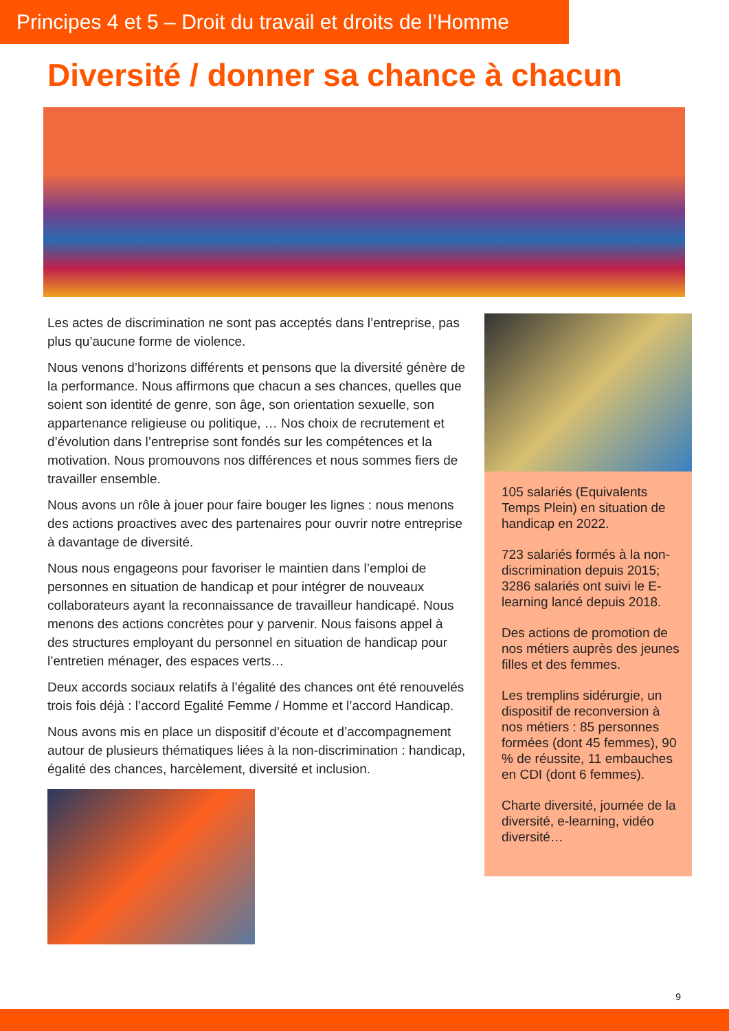Principes 4 et 5 – Droit du travail et droits de l’Homme
Diversité / donner sa chance à chacun
Les actes de discrimination ne sont pas acceptés dans l’entreprise, pas plus qu’aucune forme de violence.
Nous venons d’horizons différents et pensons que la diversité génère de la performance. Nous affirmons que chacun a ses chances, quelles que soient son identité de genre, son âge, son orientation sexuelle, son appartenance religieuse ou politique, … Nos choix de recrutement et d’évolution dans l’entreprise sont fondés sur les compétences et la motivation. Nous promouvons nos différences et nous sommes fiers de travailler ensemble.
Nous avons un rôle à jouer pour faire bouger les lignes : nous menons des actions proactives avec des partenaires pour ouvrir notre entreprise à davantage de diversité.
Nous nous engageons pour favoriser le maintien dans l’emploi de personnes en situation de handicap et pour intégrer de nouveaux collaborateurs ayant la reconnaissance de travailleur handicapé. Nous menons des actions concrètes pour y parvenir. Nous faisons appel à des structures employant du personnel en situation de handicap pour l’entretien ménager, des espaces verts…
Deux accords sociaux relatifs à l’égalité des chances ont été renouvelés trois fois déjà : l’accord Egalité Femme / Homme et l’accord Handicap.
Nous avons mis en place un dispositif d’écoute et d’accompagnement autour de plusieurs thématiques liées à la non-discrimination : handicap, égalité des chances, harcèlement, diversité et inclusion.
105 salariés (Equivalents Temps Plein) en situation de handicap en 2022.
723 salariés formés à la non-discrimination depuis 2015; 3286 salariés ont suivi le E-learning lancé depuis 2018.
Des actions de promotion de nos métiers auprès des jeunes filles et des femmes.
Les tremplins sidérurgie, un dispositif de reconversion à nos métiers : 85 personnes formées (dont 45 femmes), 90 % de réussite, 11 embauches en CDI (dont 6 femmes).
Charte diversité, journée de la diversité, e-learning, vidéo diversité…
9